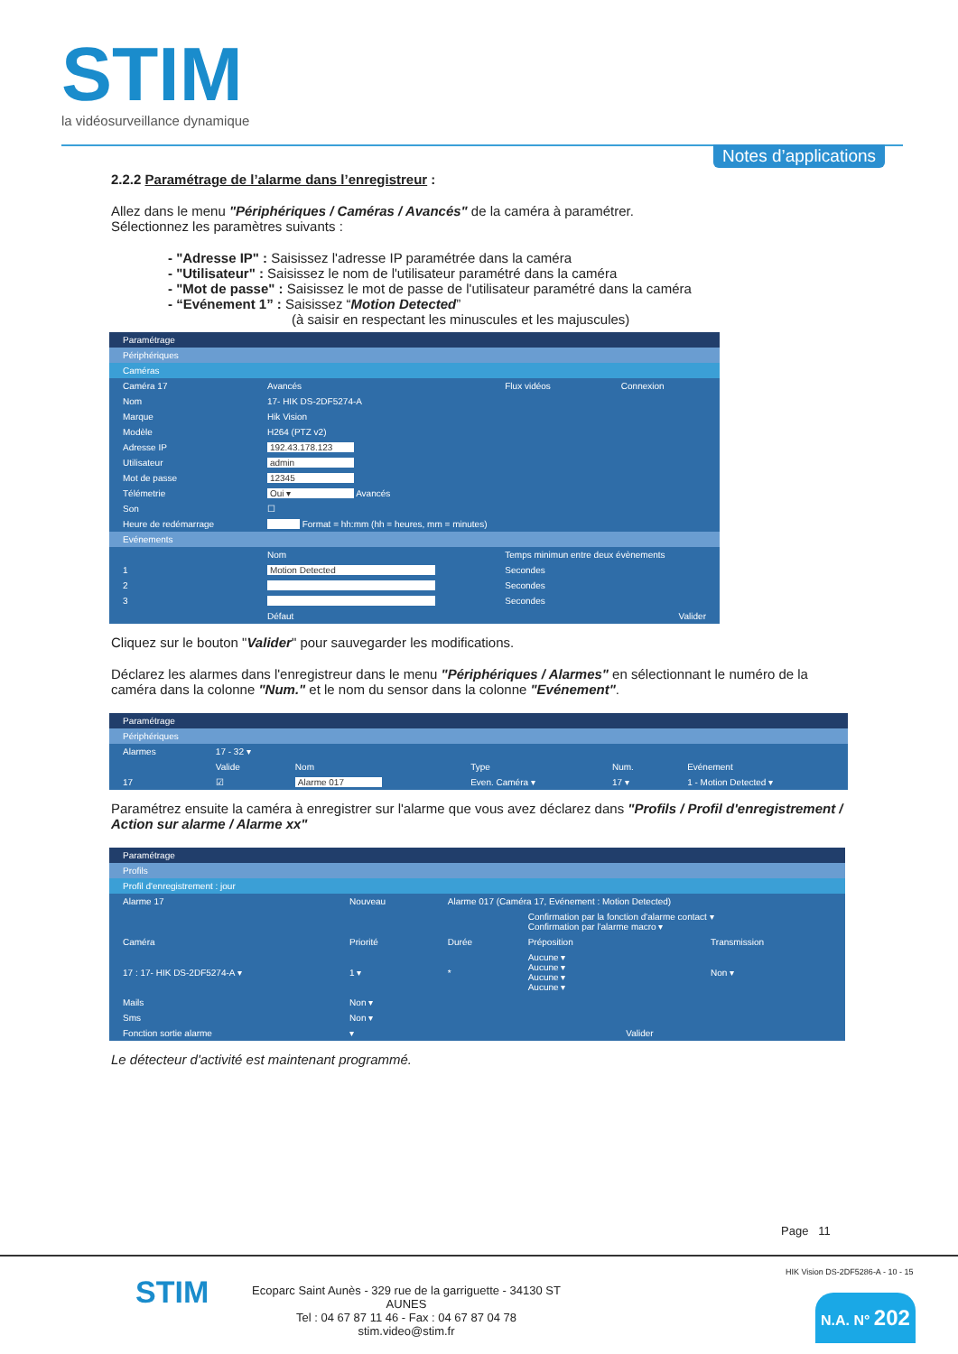STIM la vidéosurveillance dynamique
Notes d’applications
2.2.2 Paramétrage de l’alarme dans l’enregistreur :
Allez dans le menu "Périphériques / Caméras / Avancés" de la caméra à paramétrer.
Sélectionnez les paramètres suivants :
- "Adresse IP" : Saisissez l'adresse IP paramétrée dans la caméra
- "Utilisateur" : Saisissez le nom de l'utilisateur paramétré dans la caméra
- "Mot de passe" : Saisissez le mot de passe de l'utilisateur paramétré dans la caméra
- “Evénement 1” : Saisissez “Motion Detected”
(à saisir en respectant les minuscules et les majuscules)
Paramétrage
Périphériques
Caméras
| Caméra 17 | Avancés | Flux vidéos | Connexion |
| Nom | 17- HIK DS-2DF5274-A | | |
| Marque | Hik Vision | | |
| Modèle | H264 (PTZ v2) | | |
| Adresse IP | 192.43.178.123 | | |
| Utilisateur | admin | | |
| Mot de passe | 12345 | | |
| Télémetrie | Oui ▾ Avancés | | |
| Son | ☐ | | |
| Heure de redémarrage | Format = hh:mm (hh = heures, mm = minutes) | | |
| Evénements | | | |
| | Nom | Temps minimun entre deux évènements | |
| 1 | Motion Detected | Secondes | |
| 2 | | Secondes | |
| 3 | | Secondes | |
| | Défaut | Valider | |
Cliquez sur le bouton "Valider" pour sauvegarder les modifications.
Déclarez les alarmes dans l'enregistreur dans le menu "Périphériques / Alarmes" en sélectionnant le numéro de la caméra dans la colonne "Num." et le nom du sensor dans la colonne "Evénement".
Paramétrage
Périphériques
| Alarmes | 17 - 32 ▾ | | | | |
| | Valide | Nom | Type | Num. | Evénement |
| 17 | ☑ | Alarme 017 | Even. Caméra ▾ | 17 ▾ | 1 - Motion Detected ▾ |
Paramétrez ensuite la caméra à enregistrer sur l'alarme que vous avez déclarez dans "Profils / Profil d'enregistrement / Action sur alarme / Alarme xx"
Paramétrage
Profils
Profil d'enregistrement : jour
| Alarme 17 | Nouveau | Alarme 017 (Caméra 17, Evénement : Motion Detected) | | | |
| | | | Confirmation par la fonction d'alarme contact ▾ Confirmation par l'alarme macro ▾ | | |
| Caméra | Priorité | Durée | Préposition | | Transmission |
| 17 : 17- HIK DS-2DF5274-A ▾ | 1 ▾ | * | Aucune ▾ Aucune ▾ Aucune ▾ Aucune ▾ | | Non ▾ |
| Mails | Non ▾ | | | | |
| Sms | Non ▾ | | | | |
| Fonction sortie alarme | ▾ | Valider | | | |
Le détecteur d'activité est maintenant programmé.
Page 11
STIM
Ecoparc Saint Aunès - 329 rue de la garriguette - 34130 ST AUNES
Tel : 04 67 87 11 46 - Fax : 04 67 87 04 78
stim.video@stim.fr
HIK Vision DS-2DF5286-A - 10 - 15
N.A. N° 202